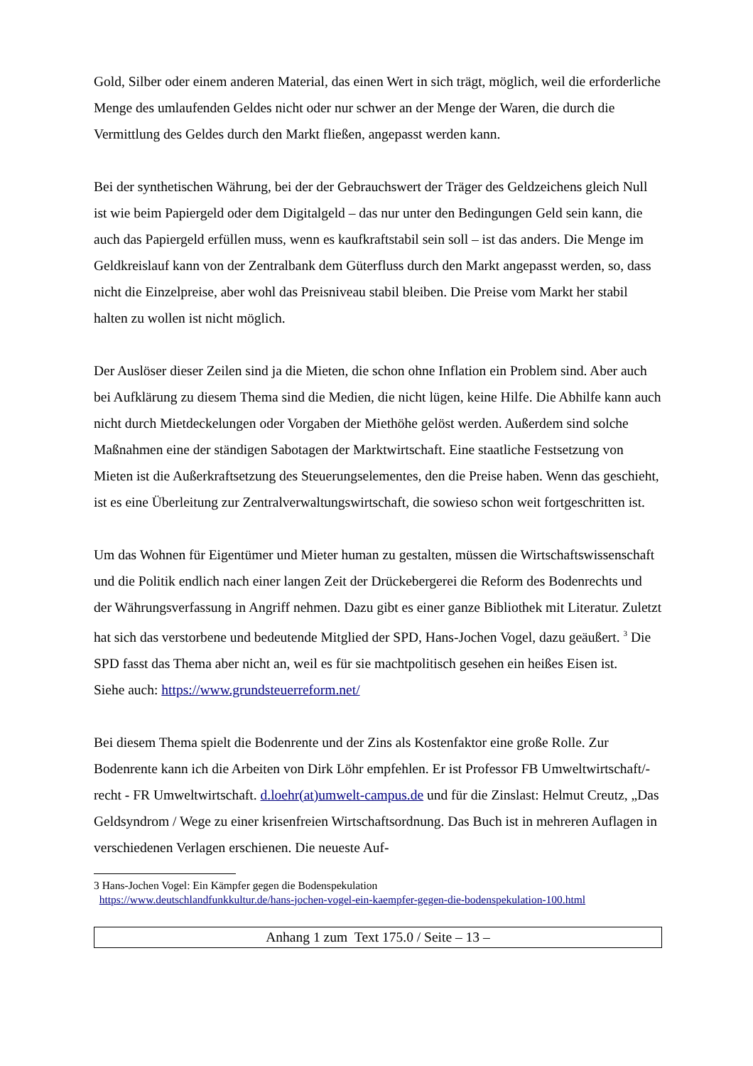Gold, Silber oder einem anderen Material, das einen Wert in sich trägt, möglich, weil die erforderliche Menge des umlaufenden Geldes nicht oder nur schwer an der Menge der Waren, die durch die Vermittlung des Geldes durch den Markt fließen, angepasst werden kann.
Bei der synthetischen Währung, bei der der Gebrauchswert der Träger des Geldzeichens gleich Null ist wie beim Papiergeld oder dem Digitalgeld – das nur unter den Bedingungen Geld sein kann, die auch das Papiergeld erfüllen muss, wenn es kaufkraftstabil sein soll – ist das anders. Die Menge im Geldkreislauf kann von der Zentralbank dem Güterfluss durch den Markt angepasst werden, so, dass nicht die Einzelpreise, aber wohl das Preisniveau stabil bleiben. Die Preise vom Markt her stabil halten zu wollen ist nicht möglich.
Der Auslöser dieser Zeilen sind ja die Mieten, die schon ohne Inflation ein Problem sind. Aber auch bei Aufklärung zu diesem Thema sind die Medien, die nicht lügen, keine Hilfe. Die Abhilfe kann auch nicht durch Mietdeckelungen oder Vorgaben der Miethöhe gelöst werden. Außerdem sind solche Maßnahmen eine der ständigen Sabotagen der Marktwirtschaft. Eine staatliche Festsetzung von Mieten ist die Außerkraftsetzung des Steuerungselementes, den die Preise haben. Wenn das geschieht, ist es eine Überleitung zur Zentralverwaltungswirtschaft, die sowieso schon weit fortgeschritten ist.
Um das Wohnen für Eigentümer und Mieter human zu gestalten, müssen die Wirtschaftswissenschaft und die Politik endlich nach einer langen Zeit der Drückebergerei die Reform des Bodenrechts und der Währungsverfassung in Angriff nehmen. Dazu gibt es einer ganze Bibliothek mit Literatur. Zuletzt hat sich das verstorbene und bedeutende Mitglied der SPD, Hans-Jochen Vogel, dazu geäußert. <sup>3</sup> Die SPD fasst das Thema aber nicht an, weil es für sie machtpolitisch gesehen ein heißes Eisen ist.
Siehe auch: https://www.grundsteuerreform.net/
Bei diesem Thema spielt die Bodenrente und der Zins als Kostenfaktor eine große Rolle. Zur Bodenrente kann ich die Arbeiten von Dirk Löhr empfehlen. Er ist Professor FB Umweltwirtschaft/-recht - FR Umweltwirtschaft. d.loehr(at)umwelt-campus.de und für die Zinslast: Helmut Creutz, „Das Geldsyndrom / Wege zu einer krisenfreien Wirtschaftsordnung. Das Buch ist in mehreren Auflagen in verschiedenen Verlagen erschienen. Die neueste Auf-
3 Hans-Jochen Vogel: Ein Kämpfer gegen die Bodenspekulation
https://www.deutschlandfunkkultur.de/hans-jochen-vogel-ein-kaempfer-gegen-die-bodenspekulation-100.html
Anhang 1 zum Text 175.0 / Seite – 13 –